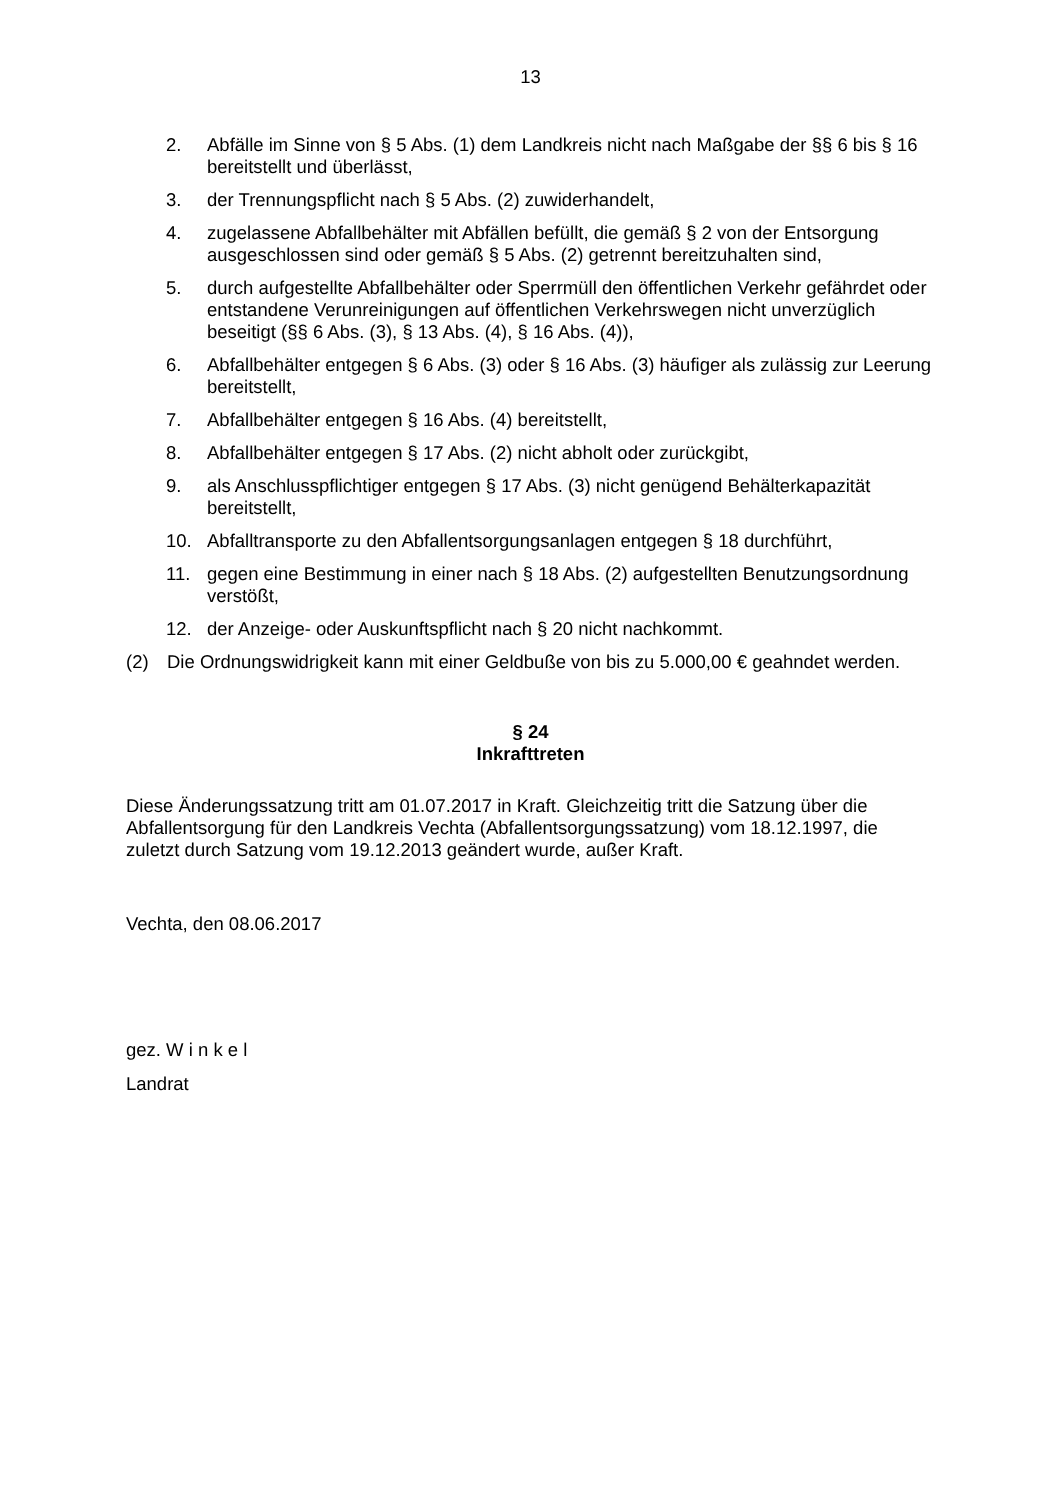13
2. Abfälle im Sinne von § 5 Abs. (1) dem Landkreis nicht nach Maßgabe der §§ 6 bis § 16 bereitstellt und überlässt,
3. der Trennungspflicht nach § 5 Abs. (2) zuwiderhandelt,
4. zugelassene Abfallbehälter mit Abfällen befüllt, die gemäß § 2 von der Entsorgung ausgeschlossen sind oder gemäß § 5 Abs. (2) getrennt bereitzuhalten sind,
5. durch aufgestellte Abfallbehälter oder Sperrmüll den öffentlichen Verkehr gefährdet oder entstandene Verunreinigungen auf öffentlichen Verkehrswegen nicht unverzüglich beseitigt (§§ 6 Abs. (3), § 13 Abs. (4), § 16 Abs. (4)),
6. Abfallbehälter entgegen § 6 Abs. (3) oder § 16 Abs. (3) häufiger als zulässig zur Leerung bereitstellt,
7. Abfallbehälter entgegen § 16 Abs. (4) bereitstellt,
8. Abfallbehälter entgegen § 17 Abs. (2) nicht abholt oder zurückgibt,
9. als Anschlusspflichtiger entgegen § 17 Abs. (3) nicht genügend Behälterkapazität bereitstellt,
10. Abfalltransporte zu den Abfallentsorgungsanlagen entgegen § 18 durchführt,
11. gegen eine Bestimmung in einer nach § 18 Abs. (2) aufgestellten Benutzungsordnung verstößt,
12. der Anzeige- oder Auskunftspflicht nach § 20 nicht nachkommt.
(2) Die Ordnungswidrigkeit kann mit einer Geldbuße von bis zu 5.000,00 € geahndet werden.
§ 24
Inkrafttreten
Diese Änderungssatzung tritt am 01.07.2017 in Kraft. Gleichzeitig tritt die Satzung über die Abfallentsorgung für den Landkreis Vechta (Abfallentsorgungssatzung) vom 18.12.1997, die zuletzt durch Satzung vom 19.12.2013 geändert wurde, außer Kraft.
Vechta, den 08.06.2017
gez. W i n k e l
Landrat